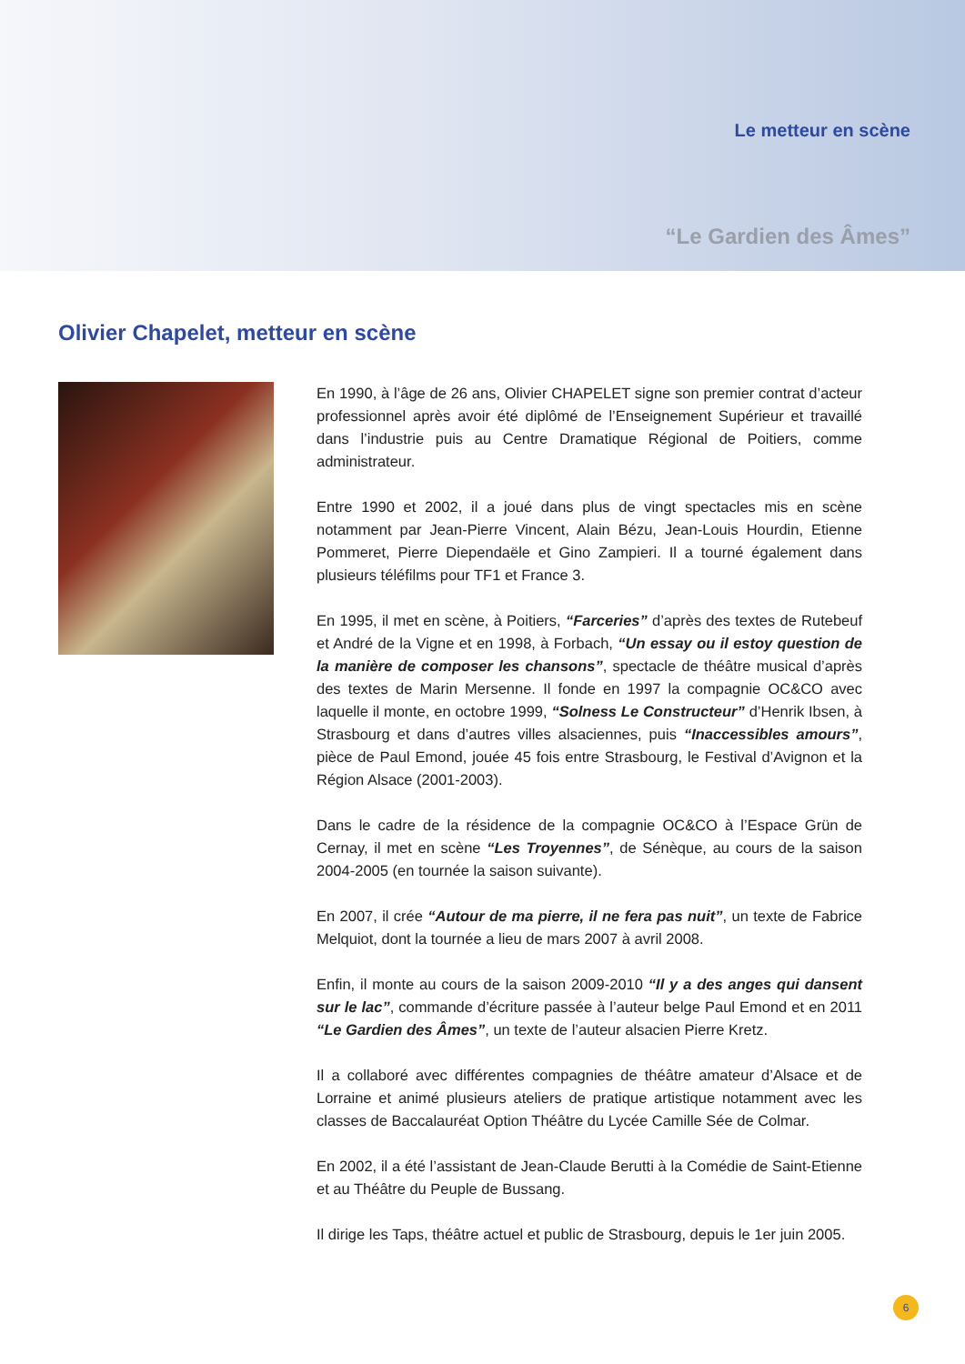Le metteur en scène
“Le Gardien des Âmes”
Olivier Chapelet, metteur en scène
En 1990, à l’âge de 26 ans, Olivier CHAPELET signe son premier contrat d’acteur professionnel après avoir été diplômé de l’Enseignement Supérieur et travaillé dans l’industrie puis au Centre Dramatique Régional de Poitiers, comme administrateur.
Entre 1990 et 2002, il a joué dans plus de vingt spectacles mis en scène notamment par Jean-Pierre Vincent, Alain Bézu, Jean-Louis Hourdin, Etienne Pommeret, Pierre Diependaële et Gino Zampieri. Il a tourné également dans plusieurs téléfilms pour TF1 et France 3.
En 1995, il met en scène, à Poitiers, “Farceries” d’après des textes de Rutebeuf et André de la Vigne et en 1998, à Forbach, “Un essay ou il estoy question de la manière de composer les chansons”, spectacle de théâtre musical d’après des textes de Marin Mersenne. Il fonde en 1997 la compagnie OC&CO avec laquelle il monte, en octobre 1999, “Solness Le Constructeur” d’Henrik Ibsen, à Strasbourg et dans d’autres villes alsaciennes, puis “Inaccessibles amours”, pièce de Paul Emond, jouée 45 fois entre Strasbourg, le Festival d’Avignon et la Région Alsace (2001-2003).
Dans le cadre de la résidence de la compagnie OC&CO à l’Espace Grün de Cernay, il met en scène “Les Troyennes”, de Sénèque, au cours de la saison 2004-2005 (en tournée la saison suivante).
En 2007, il crée “Autour de ma pierre, il ne fera pas nuit”, un texte de Fabrice Melquiot, dont la tournée a lieu de mars 2007 à avril 2008.
Enfin, il monte au cours de la saison 2009-2010 “Il y a des anges qui dansent sur le lac”, commande d’écriture passée à l’auteur belge Paul Emond et en 2011 “Le Gardien des Âmes”, un texte de l’auteur alsacien Pierre Kretz.
Il a collaboré avec différentes compagnies de théâtre amateur d’Alsace et de Lorraine et animé plusieurs ateliers de pratique artistique notamment avec les classes de Baccalauréat Option Théâtre du Lycée Camille Sée de Colmar.
En 2002, il a été l’assistant de Jean-Claude Berutti à la Comédie de Saint-Etienne et au Théâtre du Peuple de Bussang.
Il dirige les Taps, théâtre actuel et public de Strasbourg, depuis le 1er juin 2005.
6